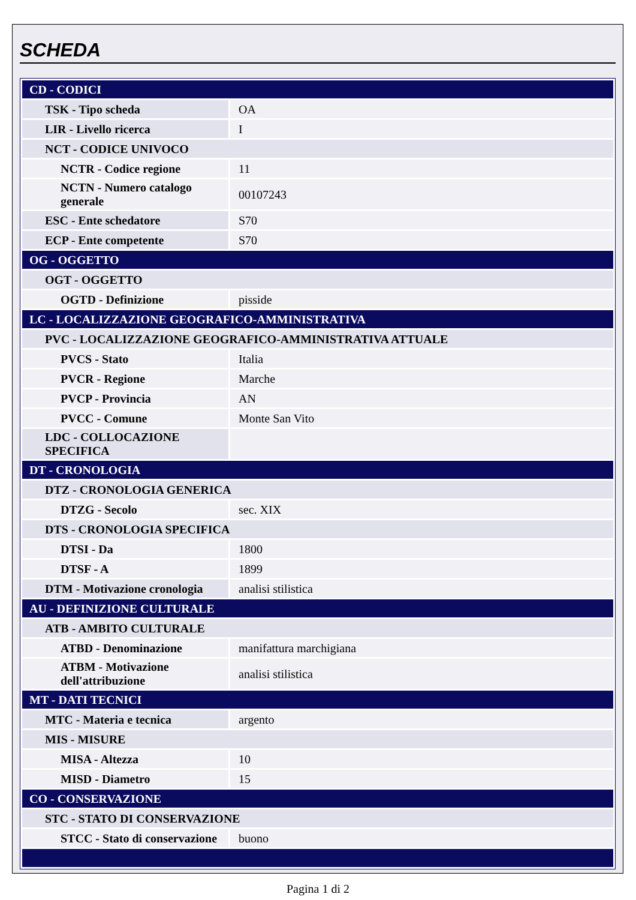SCHEDA
| CD - CODICI | |
| TSK - Tipo scheda | OA |
| LIR - Livello ricerca | I |
| NCT - CODICE UNIVOCO | |
| NCTR - Codice regione | 11 |
| NCTN - Numero catalogo generale | 00107243 |
| ESC - Ente schedatore | S70 |
| ECP - Ente competente | S70 |
| OG - OGGETTO | |
| OGT - OGGETTO | |
| OGTD - Definizione | pisside |
| LC - LOCALIZZAZIONE GEOGRAFICO-AMMINISTRATIVA | |
| PVC - LOCALIZZAZIONE GEOGRAFICO-AMMINISTRATIVA ATTUALE | |
| PVCS - Stato | Italia |
| PVCR - Regione | Marche |
| PVCP - Provincia | AN |
| PVCC - Comune | Monte San Vito |
| LDC - COLLOCAZIONE SPECIFICA | |
| DT - CRONOLOGIA | |
| DTZ - CRONOLOGIA GENERICA | |
| DTZG - Secolo | sec. XIX |
| DTS - CRONOLOGIA SPECIFICA | |
| DTSI - Da | 1800 |
| DTSF - A | 1899 |
| DTM - Motivazione cronologia | analisi stilistica |
| AU - DEFINIZIONE CULTURALE | |
| ATB - AMBITO CULTURALE | |
| ATBD - Denominazione | manifattura marchigiana |
| ATBM - Motivazione dell'attribuzione | analisi stilistica |
| MT - DATI TECNICI | |
| MTC - Materia e tecnica | argento |
| MIS - MISURE | |
| MISA - Altezza | 10 |
| MISD - Diametro | 15 |
| CO - CONSERVAZIONE | |
| STC - STATO DI CONSERVAZIONE | |
| STCC - Stato di conservazione | buono |
Pagina 1 di 2